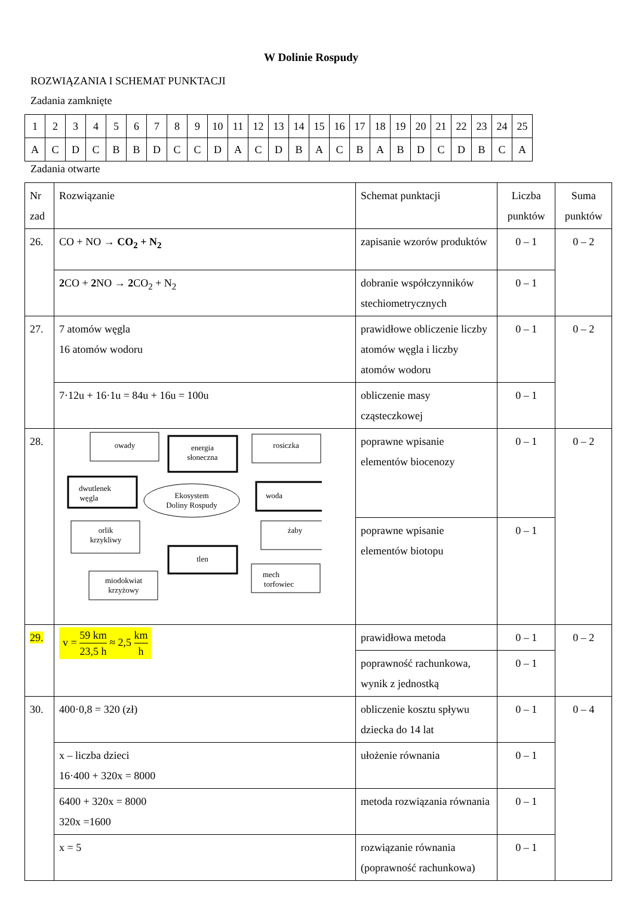W Dolinie Rospudy
ROZWIĄZANIA I SCHEMAT PUNKTACJI
Zadania zamknięte
| 1 | 2 | 3 | 4 | 5 | 6 | 7 | 8 | 9 | 10 | 11 | 12 | 13 | 14 | 15 | 16 | 17 | 18 | 19 | 20 | 21 | 22 | 23 | 24 | 25 |
| A | C | D | C | B | B | D | C | C | D | A | C | D | B | A | C | B | A | B | D | C | D | B | C | A |
Zadania otwarte
| Nr zad | Rozwiązanie | Schemat punktacji | Liczba punktów | Suma punktów |
| --- | --- | --- | --- | --- |
| 26. | CO + NO → CO<sub>2</sub> + N<sub>2</sub> | zapisanie wzorów produktów | 0 – 1 | 0 – 2 |
| | 2 CO + 2 NO → 2 CO<sub>2</sub> + N<sub>2</sub> | dobranie współczynników stechiometrycznych | 0 – 1 | |
| 27. | 7 atomów węgla 16 atomów wodoru | prawidłowe obliczenie liczby atomów węgla i liczby atomów wodoru | 0 – 1 | 0 – 2 |
| | 7·12u + 16·1u = 84u + 16u = 100u | obliczenie masy cząsteczkowej | 0 – 1 | |
| 28. | owady energia słoneczna rosiczka dwutlenek węgla woda Ekosystem Doliny Rospudy orlik krzykliwy żaby tlen miodokwiat krzyżowy mech torfowiec | poprawne wpisanie elementów biocenozy | 0 – 1 | 0 – 2 |
| | | poprawne wpisanie elementów biotopu | 0 – 1 | |
| 29. | v = 59 km 23,5 h ≈ 2,5 km h | prawidłowa metoda | 0 – 1 | 0 – 2 |
| | | poprawność rachunkowa, wynik z jednostką | 0 – 1 | |
| 30. | 400·0,8 = 320 (zł) | obliczenie kosztu spływu dziecka do 14 lat | 0 – 1 | 0 – 4 |
| | x – liczba dzieci 16·400 + 320x = 8000 | ułożenie równania | 0 – 1 | |
| | 6400 + 320x = 8000 320x =1600 | metoda rozwiązania równania | 0 – 1 | |
| | x = 5 | rozwiązanie równania (poprawność rachunkowa) | 0 – 1 | |